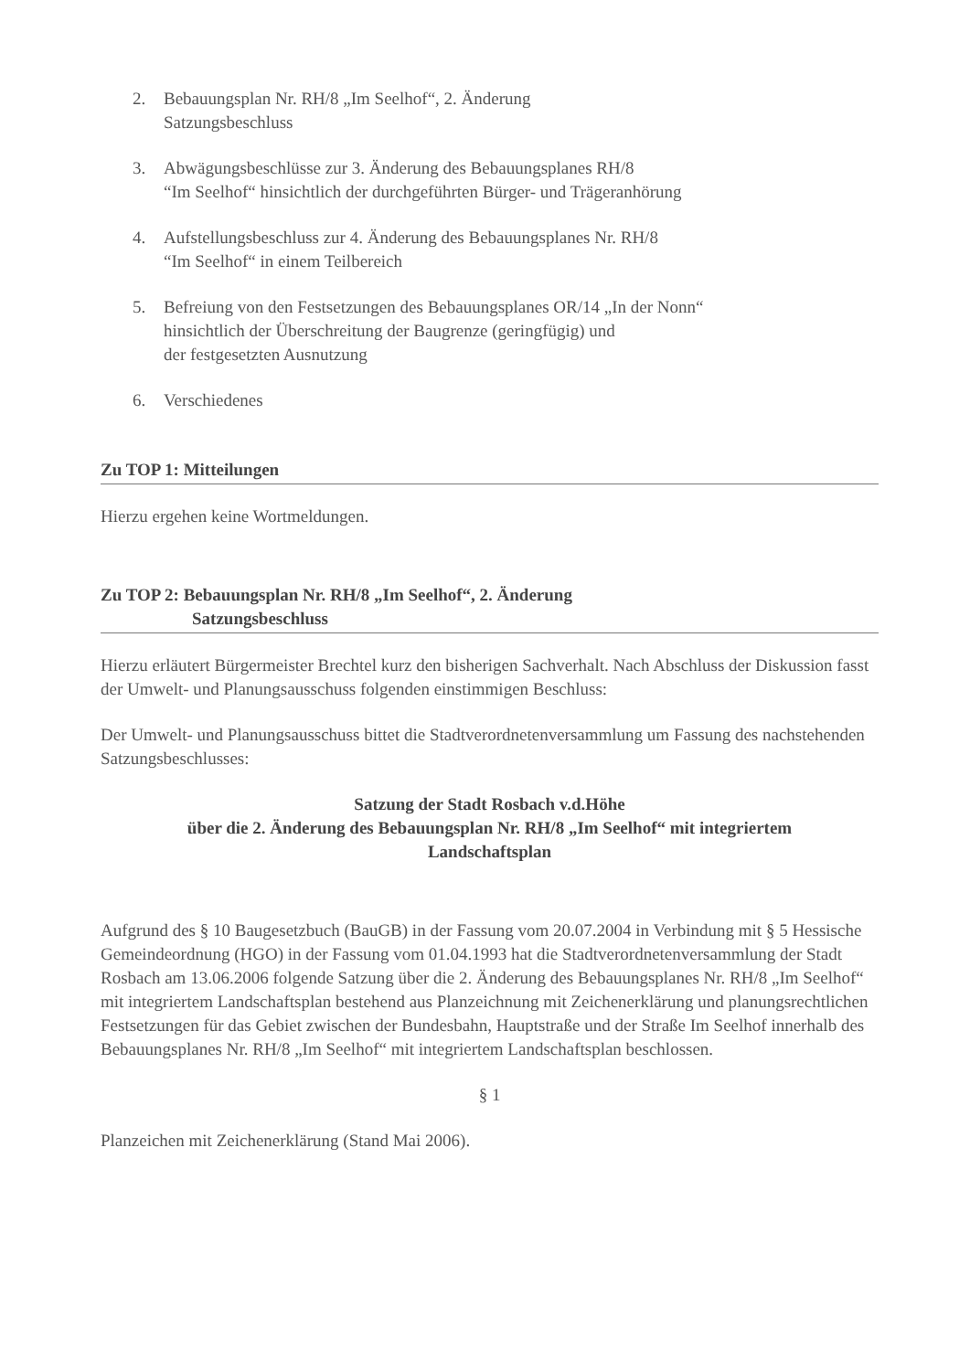2. Bebauungsplan Nr. RH/8 „Im Seelhof“, 2. Änderung
Satzungsbeschluss
3. Abwägungsbeschlüsse zur 3. Änderung des Bebauungsplanes RH/8
“Im Seelhof“ hinsichtlich der durchgeführten Bürger- und Trägeranhörung
4. Aufstellungsbeschluss zur 4. Änderung des Bebauungsplanes Nr. RH/8
“Im Seelhof“ in einem Teilbereich
5. Befreiung von den Festsetzungen des Bebauungsplanes OR/14 „In der Nonn“
hinsichtlich der Überschreitung der Baugrenze (geringfügig) und
der festgesetzten Ausnutzung
6. Verschiedenes
Zu TOP 1: Mitteilungen
Hierzu ergehen keine Wortmeldungen.
Zu TOP 2: Bebauungsplan Nr. RH/8 „Im Seelhof“, 2. Änderung
Satzungsbeschluss
Hierzu erläutert Bürgermeister Brechtel kurz den bisherigen Sachverhalt. Nach Abschluss der Diskussion fasst der Umwelt- und Planungsausschuss folgenden einstimmigen Beschluss:
Der Umwelt- und Planungsausschuss bittet die Stadtverordnetenversammlung um Fassung des nachstehenden Satzungsbeschlusses:
Satzung der Stadt Rosbach v.d.Höhe
über die 2. Änderung des Bebauungsplan Nr. RH/8 „Im Seelhof“ mit integriertem
Landschaftsplan
Aufgrund des § 10 Baugesetzbuch (BauGB) in der Fassung vom 20.07.2004 in Verbindung mit § 5 Hessische Gemeindeordnung (HGO) in der Fassung vom 01.04.1993 hat die Stadtverordnetenversammlung der Stadt Rosbach am 13.06.2006 folgende Satzung über die 2. Änderung des Bebauungsplanes Nr. RH/8 „Im Seelhof“ mit integriertem Landschaftsplan bestehend aus Planzeichnung mit Zeichenerklärung und planungsrechtlichen Festsetzungen für das Gebiet zwischen der Bundesbahn, Hauptstraße und der Straße Im Seelhof innerhalb des Bebauungsplanes Nr. RH/8 „Im Seelhof“ mit integriertem Landschaftsplan beschlossen.
§ 1
Planzeichen mit Zeichenerklärung (Stand Mai 2006).